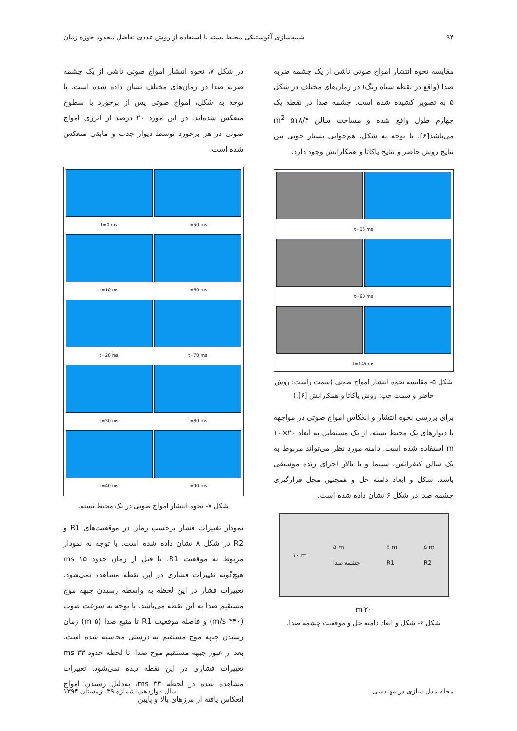۹۴ شبیه‌سازی آکوستیکی محیط بسته با استفاده از روش عددی تفاضل محدود حوزه زمان
مقایسه نحوه انتشار امواج صوتی ناشی از یک چشمه ضربه صدا (واقع در نقطه سیاه رنگ) در زمان‌های مختلف در شکل ۵ به تصویر کشیده شده است. چشمه صدا در نقطه یک چهارم طول واقع شده و مساحت سالن ۵۱۸/۴ m<sup>2</sup> می‌باشد[۶]. با توجه به شکل، هم‌خوانی بسیار خوبی بین نتایج روش حاضر و نتایج یاکاتا و همکارانش وجود دارد.
t=35 ms
t=90 ms
t=145 ms
شکل ۵- مقایسه نحوه انتشار امواج صوتی (سمت راست: روش حاضر و سمت چپ: روش یاکاتا و همکارانش [۶].)
برای بررسی نحوه انتشار و انعکاس امواج صوتی در مواجهه با دیوارهای یک محیط بسته، از یک مستطیل به ابعاد ۲۰×۱۰ m استفاده شده است. دامنه مورد نظر می‌تواند مربوط به یک سالن کنفرانس، سینما و یا تالار اجرای زنده موسیقی باشد. شکل و ابعاد دامنه حل و همچنین محل قرارگیری چشمه صدا در شکل ۶ نشان داده شده است.
۱۰ m ۵ m
چشمه صدا ۵ m
R1 ۵ m
R2
۲۰ m
شکل ۶- شکل و ابعاد دامنه حل و موقعیت چشمه صدا.
در شکل ۷، نحوه انتشار امواج صوتی ناشی از یک چشمه ضربه صدا در زمان‌های مختلف نشان داده شده است. با توجه به شکل، امواج صوتی پس از برخورد با سطوح منعکس شده‌اند. در این مورد ۲۰ درصد از انرژی امواج صوتی در هر برخورد توسط دیوار جذب و مابقی منعکس شده است.
t=50 ms
t=0 ms
t=60 ms
t=10 ms
t=70 ms
t=20 ms
t=80 ms
t=30 ms
t=90 ms
t=40 ms
شکل ۷- نحوه انتشار امواج صوتی در یک محیط بسته.
نمودار تغییرات فشار برحسب زمان در موقعیت‌های R1 و R2 در شکل ۸ نشان داده شده است. با توجه به نمودار مربوط به موقعیت R1، تا قبل از زمان حدود ۱۵ ms هیچ‌گونه تغییرات فشاری در این نقطه مشاهده نمی‌شود. تغییرات فشار در این لحظه به واسطه رسیدن جبهه موج مستقیم صدا به این نقطه می‌باشد. با توجه به سرعت صوت (۳۴۰ m/s) و فاصله موقعیت R1 تا منبع صدا (۵ m) زمان رسیدن جبهه موج مستقیم به درستی محاسبه شده است. بعد از عبور جبهه مستقیم موج صدا، تا لحظه حدود ۳۳ ms تغییرات فشاری در این نقطه دیده نمی‌شود. تغییرات مشاهده شده در لحظه ۳۳ ms، به‌دلیل رسیدن امواج انعکاس یافته از مرزهای بالا و پایین
مجله مدل سازی در مهندسی سال دوازدهم، شماره ۳۹، زمستان ۱۳۹۳